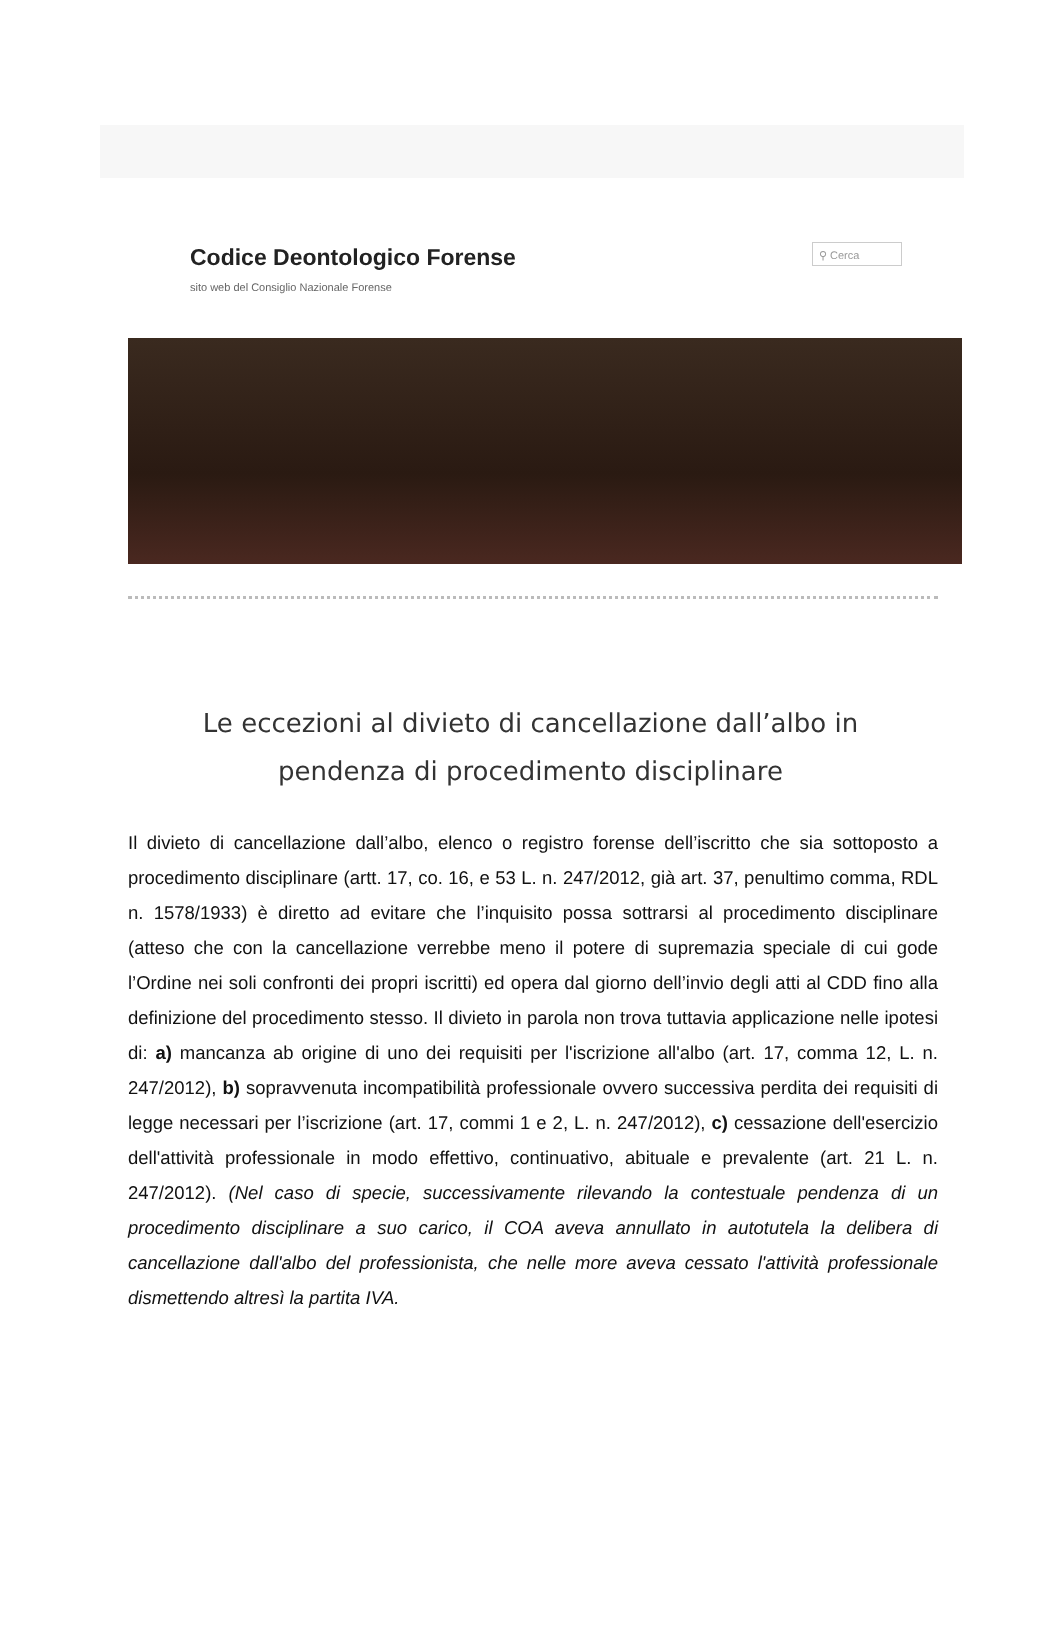Codice Deontologico Forense
sito web del Consiglio Nazionale Forense
⚲ Cerca
Le eccezioni al divieto di cancellazione dall’albo in pendenza di procedimento disciplinare
Il divieto di cancellazione dall’albo, elenco o registro forense dell’iscritto che sia sottoposto a procedimento disciplinare (artt. 17, co. 16, e 53 L. n. 247/2012, già art. 37, penultimo comma, RDL n. 1578/1933) è diretto ad evitare che l’inquisito possa sottrarsi al procedimento disciplinare (atteso che con la cancellazione verrebbe meno il potere di supremazia speciale di cui gode l’Ordine nei soli confronti dei propri iscritti) ed opera dal giorno dell’invio degli atti al CDD fino alla definizione del procedimento stesso. Il divieto in parola non trova tuttavia applicazione nelle ipotesi di: a) mancanza ab origine di uno dei requisiti per l'iscrizione all'albo (art. 17, comma 12, L. n. 247/2012), b) sopravvenuta incompatibilità professionale ovvero successiva perdita dei requisiti di legge necessari per l’iscrizione (art. 17, commi 1 e 2, L. n. 247/2012), c) cessazione dell'esercizio dell'attività professionale in modo effettivo, continuativo, abituale e prevalente (art. 21 L. n. 247/2012). (Nel caso di specie, successivamente rilevando la contestuale pendenza di un procedimento disciplinare a suo carico, il COA aveva annullato in autotutela la delibera di cancellazione dall'albo del professionista, che nelle more aveva cessato l'attività professionale dismettendo altresì la partita IVA.